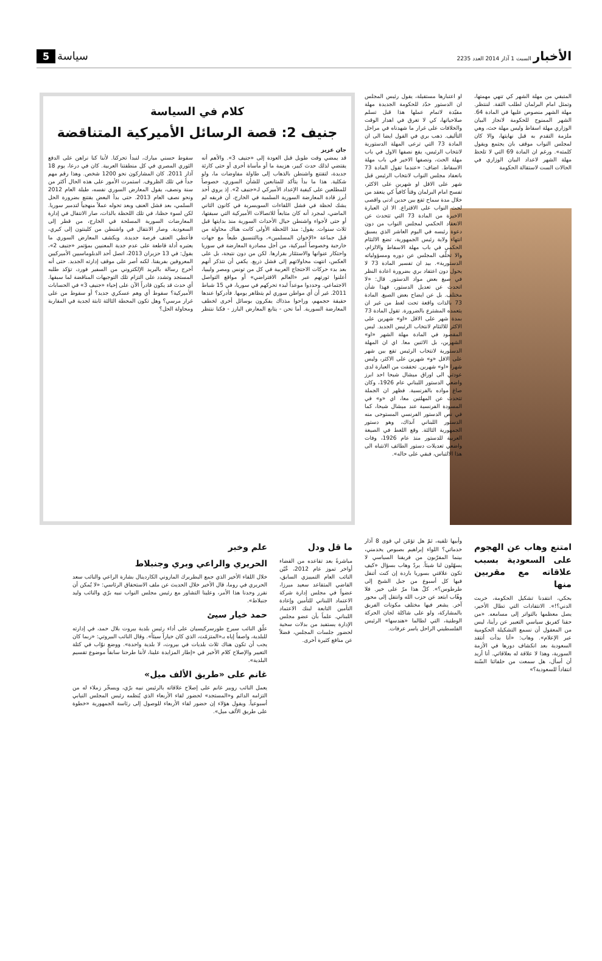الأخبار السبت 1 آذار 2014 العدد 2235
سياسة 5
المتبقي من مهلة الشهر كي تنهي مهمتها، وتمثل امام البرلمان لطلب الثقة. لننتظر. مهلة الشهر منصوص عليها في المادة 64. الشهر الممنوح للحكومة لانجاز البيان الوزاري مهلة اسقاط وليس مهلة حث، وهي ملزمة التقدم به قبل نهايتها، والا كان لمجلس النواب موقف بان يجتمع ويقول كلمته». ورغم ان المادة 69 التي لا تلحظ مهلة الشهر لاعداد البيان الوزاري في الحالات الست لاستقالة الحكومة
او اعتبارها مستقيلة، يقول رئيس المجلس ان الدستور حدّد للحكومة الجديدة مهلة مقيّدة لاتمام عملها هذا قبل تسلم صلاحياتها، كي لا تغرق في اهدار الوقت والخلافات على غرار ما شهدناه في مراحل التأليف. ذهب بري في القول ايضا الى ان المادة 73 التي ترعى المهلة الدستورية لانتخاب الرئيس، يقع نصفها الاول في باب مهلة الحث، ونصفها الاخير في باب مهلة الاسقاط. اضاف: «عندما تقول المادة 73 بانعقاد مجلس النواب لانتخاب الرئيس قبل شهر على الاقل او شهرين على الاكثر، تفسح امام البرلمان وقتاً كافياً كي ينعقد من خلال مدة سماح تقع بين حدين ادنى واقصى لحث النواب على الاقتراع. الا ان العبارة الاخيرة من المادة 73 التي تتحدث عن الانعقاد الحكمي لمجلس النواب من دون دعوة رئيسه في اليوم العاشر الذي يسبق انتهاء ولاية رئيس الجمهورية، تضع الالتئام الحكمي في باب مهلة الاسقاط والالزام، والا تخلّف المجلس عن دوره ومسؤولياته الدستورية». بيد ان تفسير المادة 73 لا يحول دون اعتقاد بري بضرورة اعادة النظر في صيغ بعض مواد الدستور. قال: «لا اتحدث عن تعديل الدستور، فهذا شأن مختلف. بل عن ايضاح بعض الصيغ. المادة 73 بالذات واقعة تحت لغط من غير ان يتعمده المشترع بالضرورة. تقول المادة 73 بمدة شهر على الاقل «او» شهرين على الاكثر للالتئام لانتخاب الرئيس الجديد. ليس المقصود في المادة مهلة الشهر «او» الشهرين، بل الاثنين معا. اي ان المهلة الدستورية لانتخاب الرئيس تقع بين شهر على الاقل «و» شهرين على الاكثر، وليس شهرا «او» شهرين. تحققت من العبارة لدى عودتي الى اوراق ميشال شيحا احد ابرز واضعي الدستور اللبناني عام 1926، وكان صاغ مواده بالفرنسية. فظهر ان الجملة تتحدث عن المهلتين معا، اي «و» في المسودة الفرنسية عند ميشال شيحا، كما في نص الدستور الفرنسي المستوحى منه الدستور اللبناني آنذاك، وهو دستور الجمهورية الثالثة. وقع اللغط في الصيغة العربية للدستور منذ عام 1926، وفات واضعي تعديلات دستور الطائف الانتباه الى هذا الالتباس، فبقي على حاله».
كلام في السياسة
جنيف 2: قصة الرسائل الأميركية المتناقضة
جان عزيز
قد يمضي وقت طويل قبل العودة إلى «جنيف 3». والأهم أنه يقتضي لذلك حدث كبير، هزيمة ما أو مأساة أخرى أو حتى كارثة جديدة، لتقتنع واشنطن بالذهاب إلى طاولة مفاوضات ما، ولو شكلية. هذا ما بدأ يتأكد للمتابعين للشأن السوري، خصوصاً للمطلعين على كيفية الإعداد الأميركي لـ«جنيف 2». إذ يروي أحد أبرز قادة المعارضة السورية السلمية في الخارج، أن فريقه لم يشك لحظة في فشل اللقاءات السويسرية في كانون الثاني الماضي، لمجرد أنه كان متابعاً للاتصالات الأميركية التي سبقتها، أو حتى لأجواء واشنطن حيال الأحداث السورية منذ بدايتها قبل ثلاث سنوات. يقول: منذ اللحظة الأولى كانت هناك محاولة من قبل جماعة «الإخوان المسلمين»، وبالتنسيق طبعاً مع جهات خارجية وخصوصاً أميركية، من أجل مصادرة المعارضة في سوريا واحتكار عنوانها والاستئثار بقرارها. لكن من دون نتيجة، بل على العكس، انتهت محاولاتهم إلى فشل ذريع. يكفي أن نتذكر أنهم بعد بدء حركات الاحتجاج العربية في كل من تونس ومصر وليبيا، أعلنوا ثورتهم عبر «العالم الافتراضي» أو مواقع التواصل الاجتماعي. وحددوا موعداً لبدء تحركهم في سوريا، في 15 شباط 2011. غير أن أي مواطن سوري لم يتظاهر يومها. فأدركوا عندها حقيقة حجمهم، وراحوا مذذاك يفكرون بوسائل أخرى لخطف المعارضة السورية. أما نحن - يتابع المعارض البارز - فكنا ننتظر سقوط حسني مبارك، لنبدأ تحركنا. لأننا كنا نراهن على الدفع الثوري المصري في كل منطقتنا العربية. كان في درعا، يوم 18 آذار 2011. كان المشاركون نحو 1200 شخص. وهذا رقم مهم جداً في تلك الظروف. استمرت الأمور على هذه الحال أكثر من سنة ونصف، يقول المعارض السوري نفسه، طيلة العام 2012 ونحو نصف العام 2013. حتى بدأ البعض يقتنع بضرورة الحل السلمي، بعد فشل العنف وبعد تحوله عملاً منهجياً لتدمير سوريا. لكن لسوء حظنا، في تلك اللحظة بالذات، صار الانتقال في إدارة المعارضات السورية المسلحة في الخارج، من قطر إلى السعودية. وصار الانتقال في واشنطن من كلينتون إلى كيري، فأعطي العنف فرصة جديدة. ويكشف المعارض السوري ما يعتبره أدلة قاطعة على عدم جدية المعنيين بمؤتمر «جنيف 2»، يقول: في 13 حزيران 2013، اتصل أحد الدبلوماسيين الأميركيين المعروفين بفريقنا. لكنه أصر على موقف إدارته الجديد. حتى أنه أخرج رسالة بالبريد الإلكتروني من السفير فورد، تؤكد طلبه المستجد وتشدد على التزام تلك التوجيهات المناقضة لما سبقها. أي حدث قد يكون قادراً الآن على إحياء «جنيف 3» في الحسابات الأميركية؟ سقوط أي وهم عسكري جديد؟ أو سقوط من على غرار مرسي؟ وهل تكون المحطة الثالثة ثابتة لجدية في المقاربة ومحاولة الحل؟
امتنع وهاب عن الهجوم على السعودية بسبب علاقاته مع مقربين منها
بحكي، انتقدنا تشكيل الحكومة، خربت الدني؟!». الانتقادات التي تطال الأخير، يصل معظمها بالتواتر إلى مسامعه. «من حقنا كفريق سياسي التعبير عن رأينا، ليس من المعقول أن نسمع التشكيلة الحكومية عبر الإعلام». وهاب: «أنا بدأت أنتقد السعودية بعد انكشاف دورها في الأزمة السورية، وهذا لا علاقة له بعلاقاتي. أنا أريد أن أسأل، هل سمعت من حلفائنا السّنة انتقاداً للسعودية؟»
وأبيها تلقيه، ثمّ هل تؤمّن لي قوى 8 آذار خدماتي؟ اللواء إبراهيم بصبوص يخدمني، بينما المقرّبون من فريقنا السياسي لا يسهّلون لنا شيئاً. يردّ وهاب بسؤال «كيف تكون علاقتي بسوريا باردة إن كنت أتنقل فيها كل أسبوع من جبل الشيخ إلى طرطوس؟». كلّ هذا مرّ على خير. فلا وهّاب ابتعد عن حزب الله وانتقل إلى محور آخر. يشعر فيها مختلف مكونات الفريق بالمشاركة، ولو على شاكلة لجان الحركة الوطنية، التي لطالما «هندسها» الرئيس الفلسطيني الراحل ياسر عرفات.
ما قل ودل
مباشرةً بعد تقاعده من القضاء أواخر تموز عام 2012، عُيّن النائب العام التمييزي السابق، القاضي المتقاعد سعيد ميرزا، عضواً في مجلس إدارة شركة الاعتماد اللبناني للتأمين وإعادة التأمين التابعة لبنك الاعتماد اللبناني. علماً بأن عضو مجلس الإدارة يستفيد من بدلات سخية لحضور جلسات المجلس، فضلاً عن منافع كثيرة أخرى.
علم وخبر
الحريري والراعي وبري وجنبلاط
خلال اللقاء الأخير الذي جمع البطريرك الماروني الكاردينال بشارة الراعي والنائب سعد الحريري في روما، قال الأخير خلال الحديث عن ملف الاستحقاق الرئاسي: «لا يُمكن أن نقرر وحدنا هذا الأمر، وعلينا التشاور مع رئيس مجلس النواب نبيه برّي والنائب وليد جنبلاط».
حمد خيار سيئ
علّق النائب سيرج طورسركيسيان على أداء رئيس بلدية بيروت بلال حمد، في إدارته للبلدية، واصفاً إياه بـ«المتزمّت، الذي كان خياراً سيئاً». وقال النائب البيروتي: «ربما كان يجب أن تكون هناك ثلاث بلديات في بيروت، لا بلدية واحدة». ووضع نوّاب في كتلة التغيير والإصلاح كلام الأخير في «إطار المزايدة علينا، لأننا طرحنا سابقاً موضوع تقسيم البلدية».
غانم على «طريق الألف ميل»
يعمل النائب روبير غانم على إصلاح علاقاته بالرئيس نبيه برّي، ويسخّر زملاء له من التزامه الدائم و«المستجد» لحضور لقاء الأربعاء الذي يُنظمه رئيس المجلس النيابي أسبوعياً. ويقول هؤلاء إن حضور لقاء الأربعاء للوصول إلى رئاسة الجمهورية «خطوة على طريق الألف ميل».